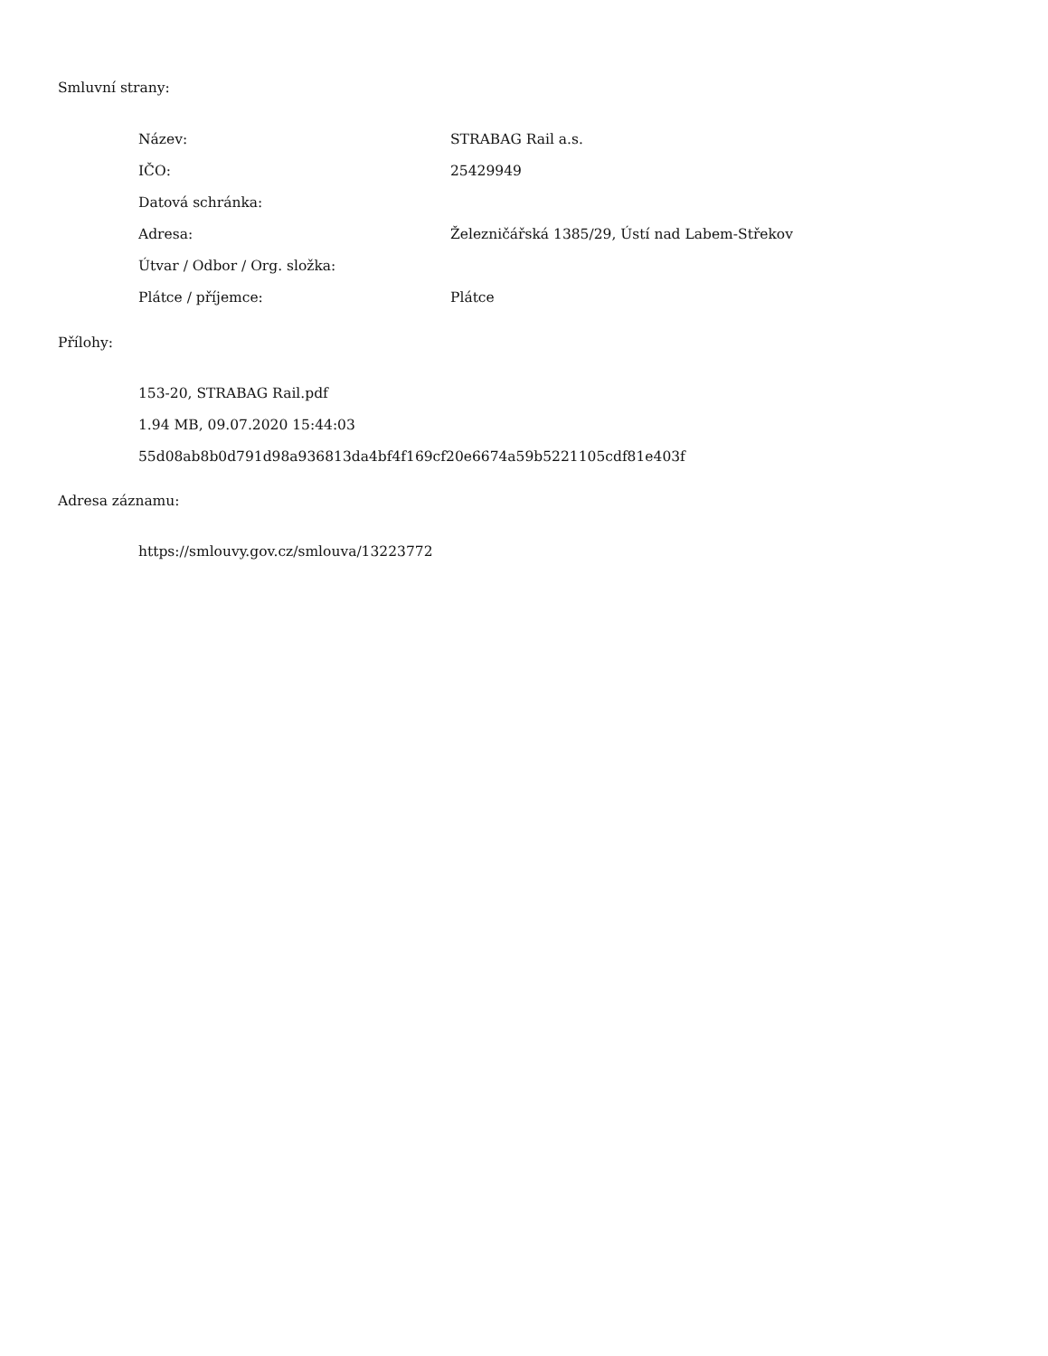Smluvní strany:
| Název: | STRABAG Rail a.s. |
| IČO: | 25429949 |
| Datová schránka: | |
| Adresa: | Železničářská 1385/29, Ústí nad Labem-Střekov |
| Útvar / Odbor / Org. složka: | |
| Plátce / příjemce: | Plátce |
Přílohy:
153-20, STRABAG Rail.pdf
1.94 MB, 09.07.2020 15:44:03
55d08ab8b0d791d98a936813da4bf4f169cf20e6674a59b5221105cdf81e403f
Adresa záznamu:
https://smlouvy.gov.cz/smlouva/13223772